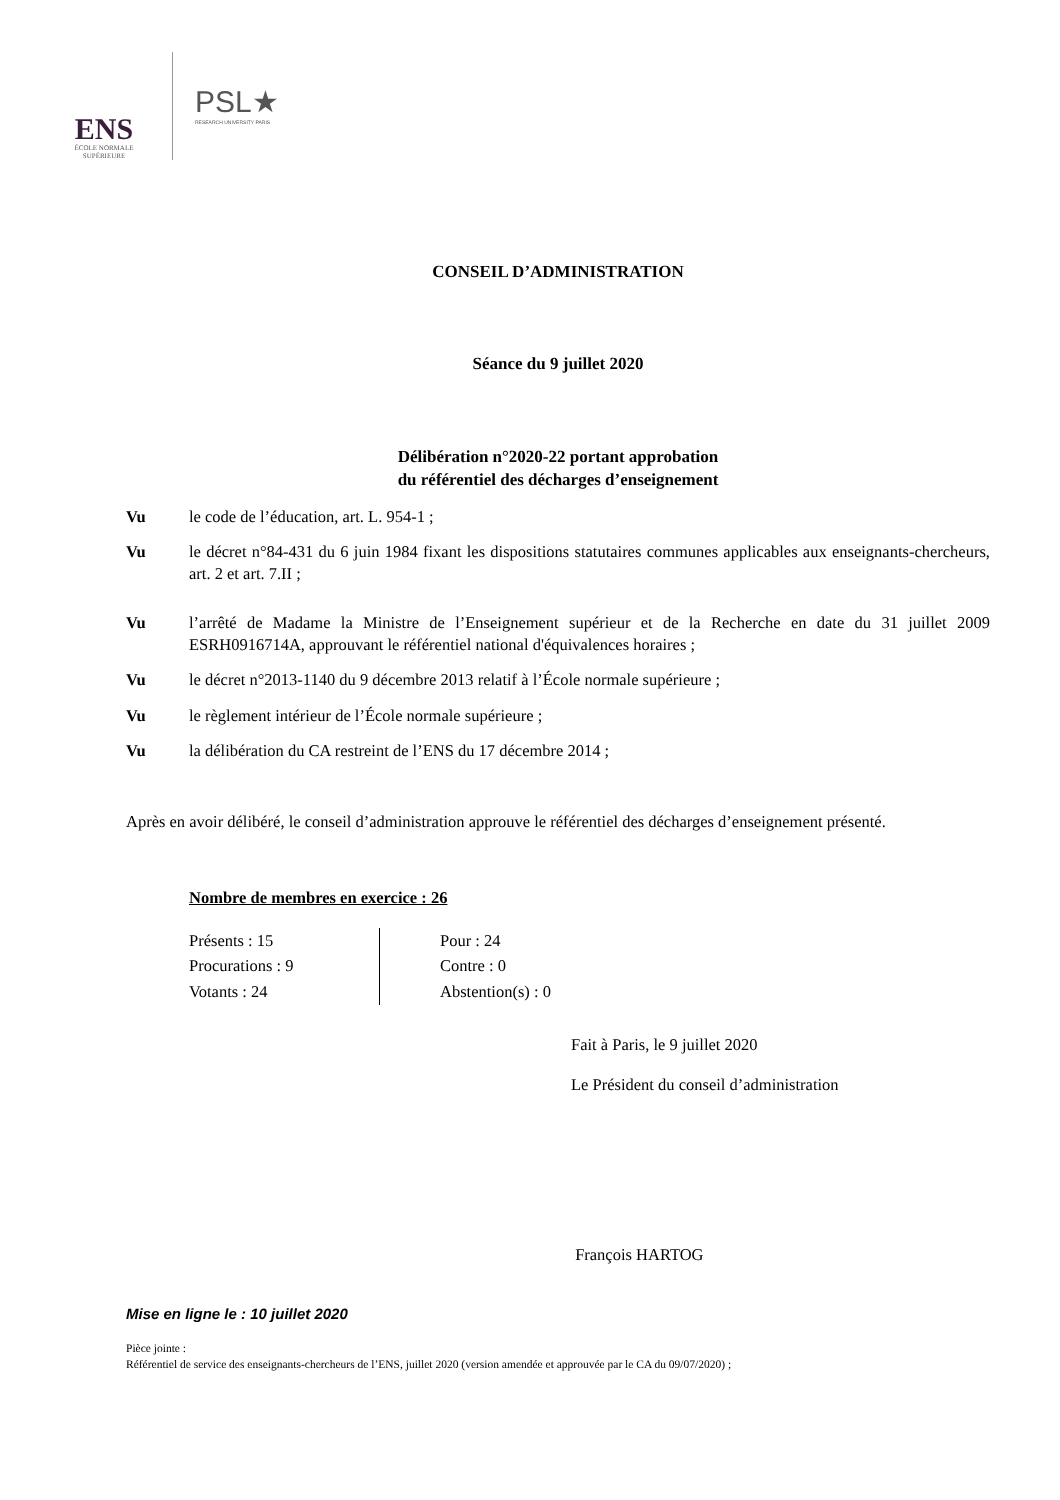ENS
ÉCOLE NORMALE SUPÉRIEURE
PSL★
RESEARCH UNIVERSITY PARIS
CONSEIL D’ADMINISTRATION
Séance du 9 juillet 2020
Délibération n°2020-22 portant approbation
du référentiel des décharges d’enseignement
Vu le code de l’éducation, art. L. 954-1 ;
Vu le décret n°84-431 du 6 juin 1984 fixant les dispositions statutaires communes applicables aux enseignants-chercheurs, art. 2 et art. 7.II ;
Vu l’arrêté de Madame la Ministre de l’Enseignement supérieur et de la Recherche en date du 31 juillet 2009 ESRH0916714A, approuvant le référentiel national d'équivalences horaires ;
Vu le décret n°2013-1140 du 9 décembre 2013 relatif à l’École normale supérieure ;
Vu le règlement intérieur de l’École normale supérieure ;
Vu la délibération du CA restreint de l’ENS du 17 décembre 2014 ;
Après en avoir délibéré, le conseil d’administration approuve le référentiel des décharges d’enseignement présenté.
Nombre de membres en exercice : 26
Présents : 15
Procurations : 9
Votants : 24
Pour : 24
Contre : 0
Abstention(s) : 0
Fait à Paris, le 9 juillet 2020
Le Président du conseil d’administration
François HARTOG
Mise en ligne le : 10 juillet 2020
Pièce jointe :
Référentiel de service des enseignants-chercheurs de l’ENS, juillet 2020 (version amendée et approuvée par le CA du 09/07/2020) ;